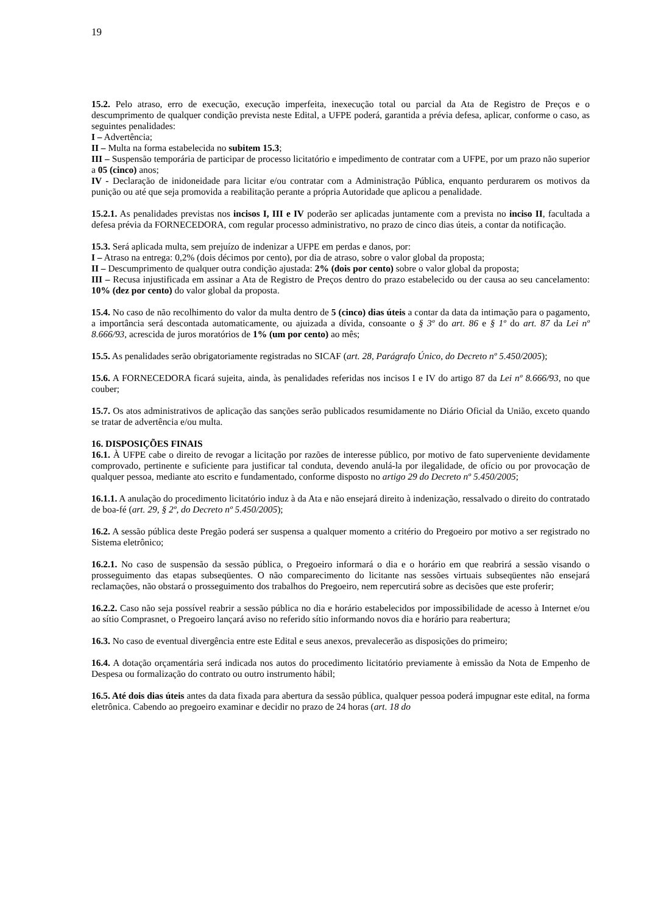19
15.2. Pelo atraso, erro de execução, execução imperfeita, inexecução total ou parcial da Ata de Registro de Preços e o descumprimento de qualquer condição prevista neste Edital, a UFPE poderá, garantida a prévia defesa, aplicar, conforme o caso, as seguintes penalidades:
I – Advertência;
II – Multa na forma estabelecida no subitem 15.3;
III – Suspensão temporária de participar de processo licitatório e impedimento de contratar com a UFPE, por um prazo não superior a 05 (cinco) anos;
IV - Declaração de inidoneidade para licitar e/ou contratar com a Administração Pública, enquanto perdurarem os motivos da punição ou até que seja promovida a reabilitação perante a própria Autoridade que aplicou a penalidade.
15.2.1. As penalidades previstas nos incisos I, III e IV poderão ser aplicadas juntamente com a prevista no inciso II, facultada a defesa prévia da FORNECEDORA, com regular processo administrativo, no prazo de cinco dias úteis, a contar da notificação.
15.3. Será aplicada multa, sem prejuízo de indenizar a UFPE em perdas e danos, por:
I – Atraso na entrega: 0,2% (dois décimos por cento), por dia de atraso, sobre o valor global da proposta;
II – Descumprimento de qualquer outra condição ajustada: 2% (dois por cento) sobre o valor global da proposta;
III – Recusa injustificada em assinar a Ata de Registro de Preços dentro do prazo estabelecido ou der causa ao seu cancelamento: 10% (dez por cento) do valor global da proposta.
15.4. No caso de não recolhimento do valor da multa dentro de 5 (cinco) dias úteis a contar da data da intimação para o pagamento, a importância será descontada automaticamente, ou ajuizada a dívida, consoante o § 3º do art. 86 e § 1º do art. 87 da Lei nº 8.666/93, acrescida de juros moratórios de 1% (um por cento) ao mês;
15.5. As penalidades serão obrigatoriamente registradas no SICAF (art. 28, Parágrafo Único, do Decreto nº 5.450/2005);
15.6. A FORNECEDORA ficará sujeita, ainda, às penalidades referidas nos incisos I e IV do artigo 87 da Lei nº 8.666/93, no que couber;
15.7. Os atos administrativos de aplicação das sanções serão publicados resumidamente no Diário Oficial da União, exceto quando se tratar de advertência e/ou multa.
16. DISPOSIÇÕES FINAIS
16.1. À UFPE cabe o direito de revogar a licitação por razões de interesse público, por motivo de fato superveniente devidamente comprovado, pertinente e suficiente para justificar tal conduta, devendo anulá-la por ilegalidade, de ofício ou por provocação de qualquer pessoa, mediante ato escrito e fundamentado, conforme disposto no artigo 29 do Decreto nº 5.450/2005;
16.1.1. A anulação do procedimento licitatório induz à da Ata e não ensejará direito à indenização, ressalvado o direito do contratado de boa-fé (art. 29, § 2º, do Decreto nº 5.450/2005);
16.2. A sessão pública deste Pregão poderá ser suspensa a qualquer momento a critério do Pregoeiro por motivo a ser registrado no Sistema eletrônico;
16.2.1. No caso de suspensão da sessão pública, o Pregoeiro informará o dia e o horário em que reabrirá a sessão visando o prosseguimento das etapas subseqüentes. O não comparecimento do licitante nas sessões virtuais subseqüentes não ensejará reclamações, não obstará o prosseguimento dos trabalhos do Pregoeiro, nem repercutirá sobre as decisões que este proferir;
16.2.2. Caso não seja possível reabrir a sessão pública no dia e horário estabelecidos por impossibilidade de acesso à Internet e/ou ao sítio Comprasnet, o Pregoeiro lançará aviso no referido sítio informando novos dia e horário para reabertura;
16.3. No caso de eventual divergência entre este Edital e seus anexos, prevalecerão as disposições do primeiro;
16.4. A dotação orçamentária será indicada nos autos do procedimento licitatório previamente à emissão da Nota de Empenho de Despesa ou formalização do contrato ou outro instrumento hábil;
16.5. Até dois dias úteis antes da data fixada para abertura da sessão pública, qualquer pessoa poderá impugnar este edital, na forma eletrônica. Cabendo ao pregoeiro examinar e decidir no prazo de 24 horas (art. 18 do